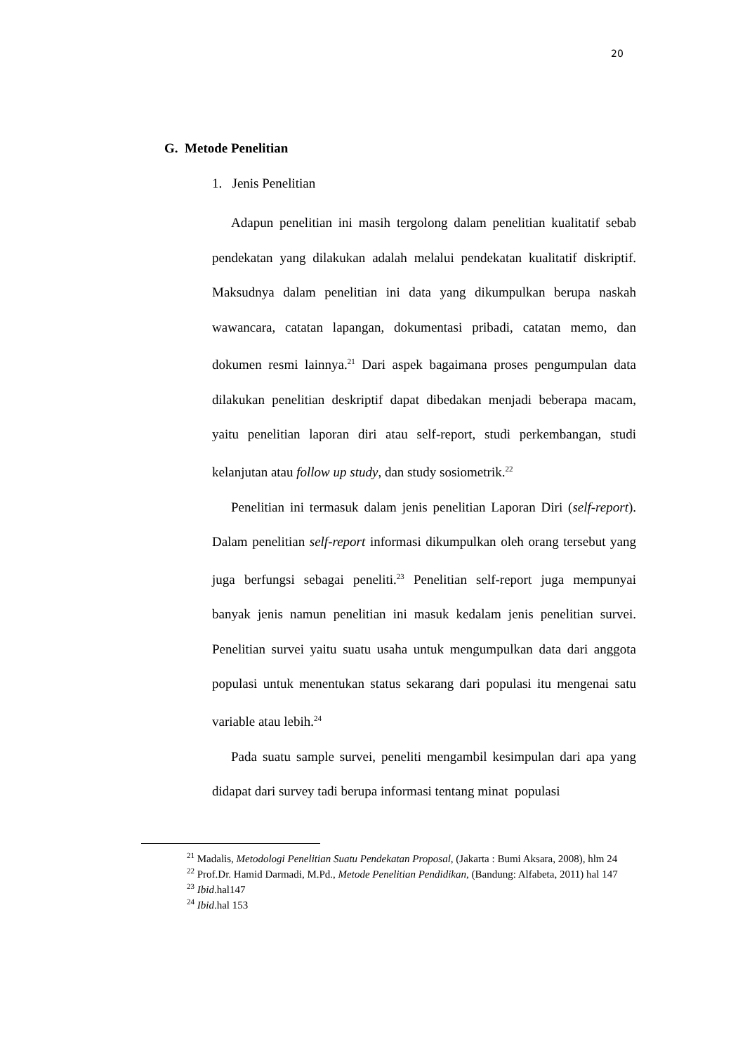20
G. Metode Penelitian
1. Jenis Penelitian
Adapun penelitian ini masih tergolong dalam penelitian kualitatif sebab pendekatan yang dilakukan adalah melalui pendekatan kualitatif diskriptif. Maksudnya dalam penelitian ini data yang dikumpulkan berupa naskah wawancara, catatan lapangan, dokumentasi pribadi, catatan memo, dan dokumen resmi lainnya.<sup>21</sup> Dari aspek bagaimana proses pengumpulan data dilakukan penelitian deskriptif dapat dibedakan menjadi beberapa macam, yaitu penelitian laporan diri atau self-report, studi perkembangan, studi kelanjutan atau follow up study, dan study sosiometrik.<sup>22</sup>
Penelitian ini termasuk dalam jenis penelitian Laporan Diri (self-report). Dalam penelitian self-report informasi dikumpulkan oleh orang tersebut yang juga berfungsi sebagai peneliti.<sup>23</sup> Penelitian self-report juga mempunyai banyak jenis namun penelitian ini masuk kedalam jenis penelitian survei. Penelitian survei yaitu suatu usaha untuk mengumpulkan data dari anggota populasi untuk menentukan status sekarang dari populasi itu mengenai satu variable atau lebih.<sup>24</sup>
Pada suatu sample survei, peneliti mengambil kesimpulan dari apa yang didapat dari survey tadi berupa informasi tentang minat populasi
<sup>21</sup> Madalis, Metodologi Penelitian Suatu Pendekatan Proposal, (Jakarta : Bumi Aksara, 2008), hlm 24
<sup>22</sup> Prof.Dr. Hamid Darmadi, M.Pd., Metode Penelitian Pendidikan, (Bandung: Alfabeta, 2011) hal 147
<sup>23</sup> Ibid.hal147
<sup>24</sup> Ibid.hal 153